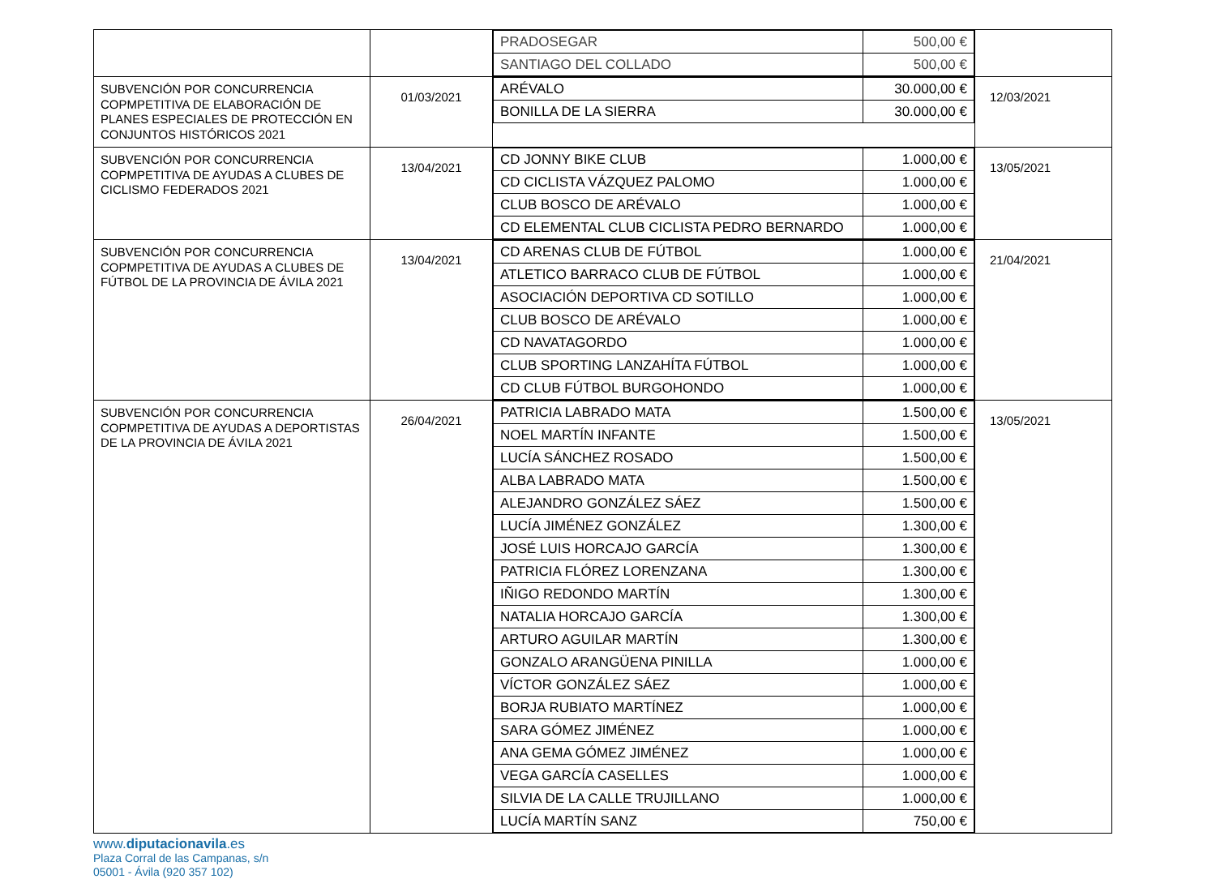| | | / PRADOSEGAR / 500,00 € / / SANTIAGO DEL COLLADO / 500,00 € / | |
| SUBVENCIÓN POR CONCURRENCIA COPMPETITIVA DE ELABORACIÓN DE PLANES ESPECIALES DE PROTECCIÓN EN CONJUNTOS HISTÓRICOS 2021 | 01/03/2021 | / ARÉVALO / 30.000,00 € / / BONILLA DE LA SIERRA / 30.000,00 € / | 12/03/2021 |
| SUBVENCIÓN POR CONCURRENCIA COPMPETITIVA DE AYUDAS A CLUBES DE CICLISMO FEDERADOS 2021 | 13/04/2021 | / CD JONNY BIKE CLUB / 1.000,00 € / / CD CICLISTA VÁZQUEZ PALOMO / 1.000,00 € / / CLUB BOSCO DE ARÉVALO / 1.000,00 € / / CD ELEMENTAL CLUB CICLISTA PEDRO BERNARDO / 1.000,00 € / | 13/05/2021 |
| SUBVENCIÓN POR CONCURRENCIA COPMPETITIVA DE AYUDAS A CLUBES DE FÚTBOL DE LA PROVINCIA DE ÁVILA 2021 | 13/04/2021 | / CD ARENAS CLUB DE FÚTBOL / 1.000,00 € / / ATLETICO BARRACO CLUB DE FÚTBOL / 1.000,00 € / / ASOCIACIÓN DEPORTIVA CD SOTILLO / 1.000,00 € / / CLUB BOSCO DE ARÉVALO / 1.000,00 € / / CD NAVATAGORDO / 1.000,00 € / / CLUB SPORTING LANZAHÍTA FÚTBOL / 1.000,00 € / / CD CLUB FÚTBOL BURGOHONDO / 1.000,00 € / | 21/04/2021 |
| SUBVENCIÓN POR CONCURRENCIA COPMPETITIVA DE AYUDAS A DEPORTISTAS DE LA PROVINCIA DE ÁVILA 2021 | 26/04/2021 | / PATRICIA LABRADO MATA / 1.500,00 € / / NOEL MARTÍN INFANTE / 1.500,00 € / / LUCÍA SÁNCHEZ ROSADO / 1.500,00 € / / ALBA LABRADO MATA / 1.500,00 € / / ALEJANDRO GONZÁLEZ SÁEZ / 1.500,00 € / / LUCÍA JIMÉNEZ GONZÁLEZ / 1.300,00 € / / JOSÉ LUIS HORCAJO GARCÍA / 1.300,00 € / / PATRICIA FLÓREZ LORENZANA / 1.300,00 € / / IÑIGO REDONDO MARTÍN / 1.300,00 € / / NATALIA HORCAJO GARCÍA / 1.300,00 € / / ARTURO AGUILAR MARTÍN / 1.300,00 € / / GONZALO ARANGÜENA PINILLA / 1.000,00 € / / VÍCTOR GONZÁLEZ SÁEZ / 1.000,00 € / / BORJA RUBIATO MARTÍNEZ / 1.000,00 € / / SARA GÓMEZ JIMÉNEZ / 1.000,00 € / / ANA GEMA GÓMEZ JIMÉNEZ / 1.000,00 € / / VEGA GARCÍA CASELLES / 1.000,00 € / / SILVIA DE LA CALLE TRUJILLANO / 1.000,00 € / / LUCÍA MARTÍN SANZ / 750,00 € / | 13/05/2021 |
www.diputacionavila.es
Plaza Corral de las Campanas, s/n
05001 - Ávila (920 357 102)